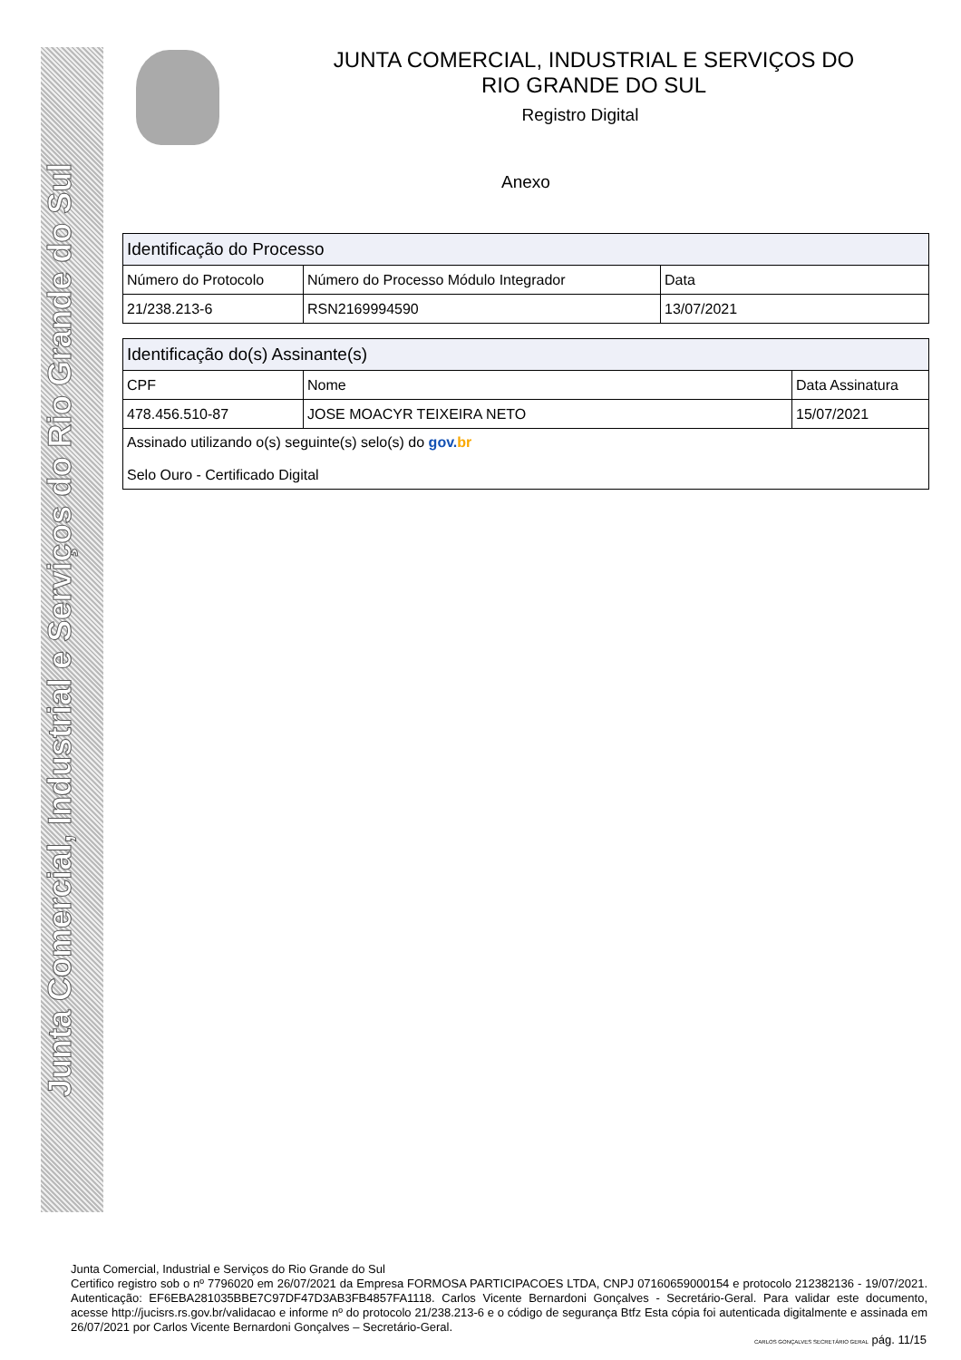Junta Comercial, Industrial e Serviços do Rio Grande do Sul
JUNTA COMERCIAL, INDUSTRIAL E SERVIÇOS DO
RIO GRANDE DO SUL
Registro Digital
Anexo
| Identificação do Processo | | |
| --- | --- | --- |
| Número do Protocolo | Número do Processo Módulo Integrador | Data |
| 21/238.213-6 | RSN2169994590 | 13/07/2021 |
| Identificação do(s) Assinante(s) | | |
| --- | --- | --- |
| CPF | Nome | Data Assinatura |
| 478.456.510-87 | JOSE MOACYR TEIXEIRA NETO | 15/07/2021 |
| Assinado utilizando o(s) seguinte(s) selo(s) do gov. br Selo Ouro - Certificado Digital | | |
Junta Comercial, Industrial e Serviços do Rio Grande do Sul
Certifico registro sob o nº 7796020 em 26/07/2021 da Empresa FORMOSA PARTICIPACOES LTDA, CNPJ 07160659000154 e protocolo 212382136 - 19/07/2021. Autenticação: EF6EBA281035BBE7C97DF47D3AB3FB4857FA1118. Carlos Vicente Bernardoni Gonçalves - Secretário-Geral. Para validar este documento, acesse http://jucisrs.rs.gov.br/validacao e informe nº do protocolo 21/238.213-6 e o código de segurança Btfz Esta cópia foi autenticada digitalmente e assinada em 26/07/2021 por Carlos Vicente Bernardoni Gonçalves – Secretário-Geral.
CARLOS GONÇALVES SECRETÁRIO GERAL pág. 11/15